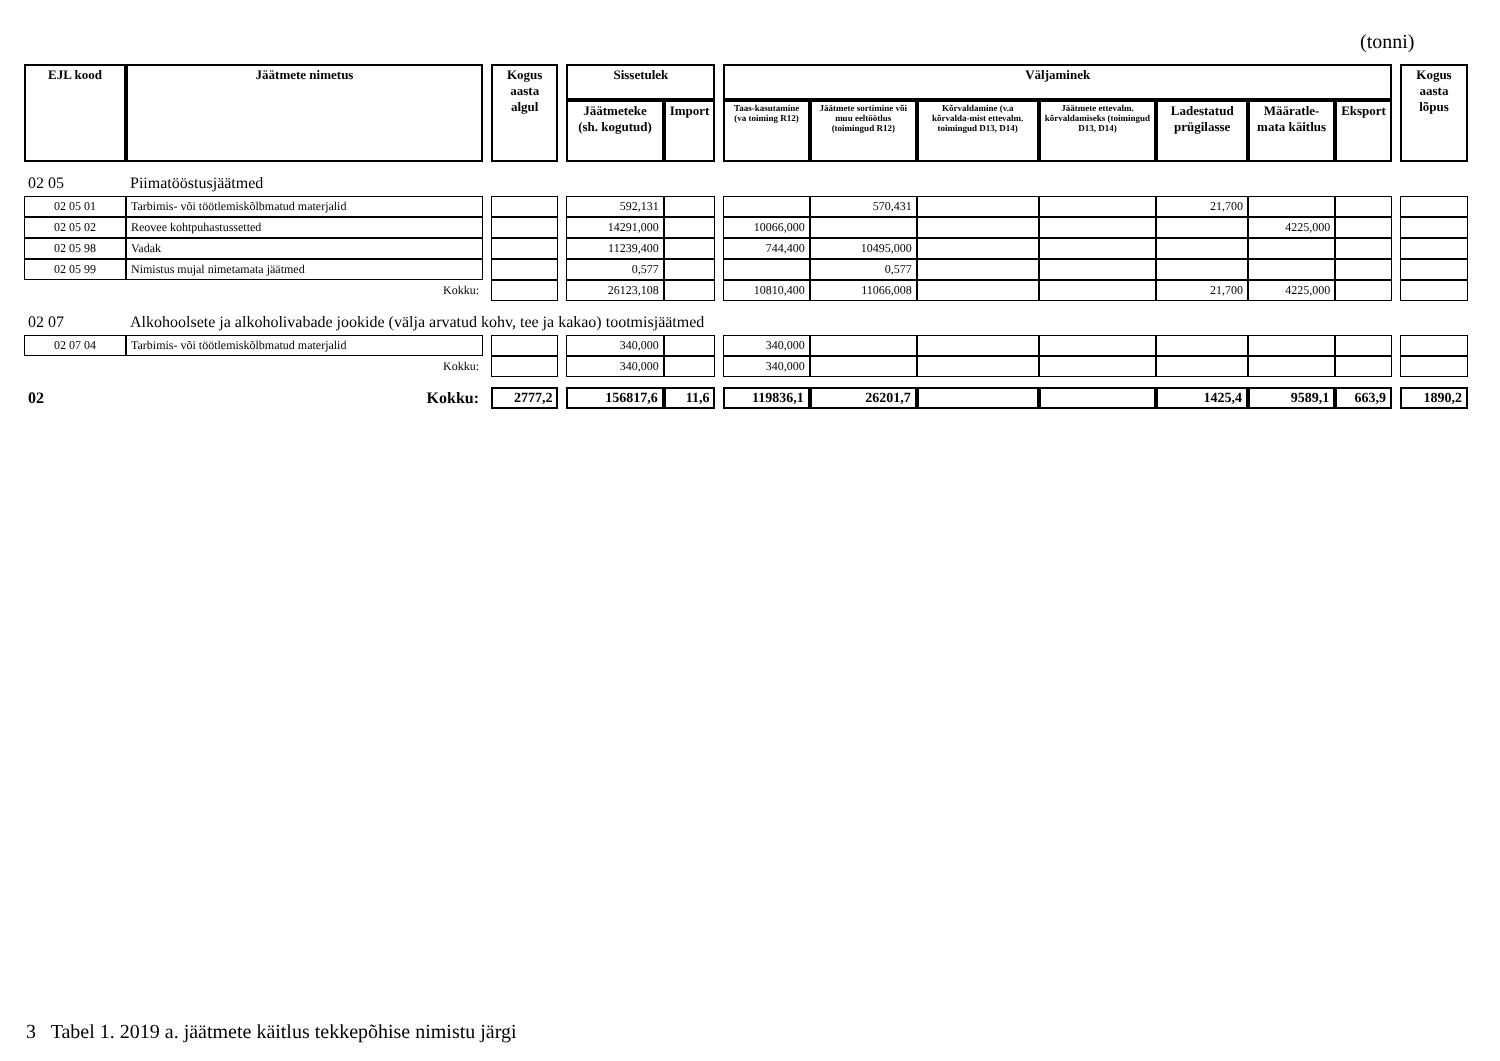(tonni)
| EJL kood | Jäätmete nimetus | | Kogus aasta algul | | Sissetulek | | | Väljaminek | | | | | | | | Kogus aasta lõpus |
| | | | | | Jäätmeteke (sh. kogutud) | Import | | Taas-kasutamine (va toiming R12) | Jäätmete sortimine või muu eeltöötlus (toimingud R12) | Kõrvaldamine (v.a kõrvalda-mist ettevalm. toimingud D13, D14) | Jäätmete ettevalm. kõrvaldamiseks (toimingud D13, D14) | Ladestatud prügilasse | Määratle-mata käitlus | Eksport | | |
| 02 05 | Piimatööstusjäätmed | | | | | | | | | | | | | | | |
| 02 05 01 | Tarbimis- või töötlemiskõlbmatud materjalid | | | | 592,131 | | | | 570,431 | | | 21,700 | | | | |
| 02 05 02 | Reovee kohtpuhastussetted | | | | 14291,000 | | | 10066,000 | | | | | 4225,000 | | | |
| 02 05 98 | Vadak | | | | 11239,400 | | | 744,400 | 10495,000 | | | | | | | |
| 02 05 99 | Nimistus mujal nimetamata jäätmed | | | | 0,577 | | | | 0,577 | | | | | | | |
| | Kokku: | | | | 26123,108 | | | 10810,400 | 11066,008 | | | 21,700 | 4225,000 | | | |
| 02 07 | Alkohoolsete ja alkoholivabade jookide (välja arvatud kohv, tee ja kakao) tootmisjäätmed | | | | | | | | | | | | | | | |
| 02 07 04 | Tarbimis- või töötlemiskõlbmatud materjalid | | | | 340,000 | | | 340,000 | | | | | | | | |
| | Kokku: | | | | 340,000 | | | 340,000 | | | | | | | | |
| 02 | Kokku: | | 2777,2 | | 156817,6 | 11,6 | | 119836,1 | 26201,7 | | | 1425,4 | 9589,1 | 663,9 | | 1890,2 |
3 Tabel 1. 2019 a. jäätmete käitlus tekkepõhise nimistu järgi